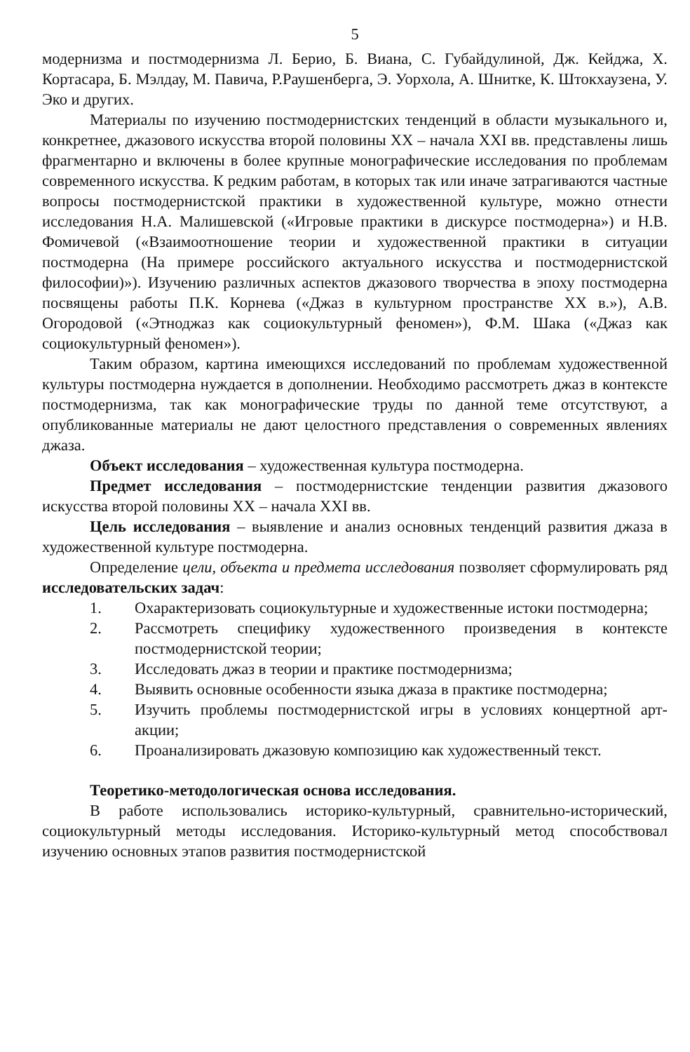5
модернизма и постмодернизма Л. Берио, Б. Виана, С. Губайдулиной, Дж. Кейджа, Х. Кортасара, Б. Мэлдау, М. Павича, Р.Раушенберга, Э. Уорхола, А. Шнитке, К. Штокхаузена, У. Эко и других.
Материалы по изучению постмодернистских тенденций в области музыкального и, конкретнее, джазового искусства второй половины XX – начала XXI вв. представлены лишь фрагментарно и включены в более крупные монографические исследования по проблемам современного искусства. К редким работам, в которых так или иначе затрагиваются частные вопросы постмодернистской практики в художественной культуре, можно отнести исследования Н.А. Малишевской («Игровые практики в дискурсе постмодерна») и Н.В. Фомичевой («Взаимоотношение теории и художественной практики в ситуации постмодерна (На примере российского актуального искусства и постмодернистской философии)»). Изучению различных аспектов джазового творчества в эпоху постмодерна посвящены работы П.К. Корнева («Джаз в культурном пространстве XX в.»), А.В. Огородовой («Этноджаз как социокультурный феномен»), Ф.М. Шака («Джаз как социокультурный феномен»).
Таким образом, картина имеющихся исследований по проблемам художественной культуры постмодерна нуждается в дополнении. Необходимо рассмотреть джаз в контексте постмодернизма, так как монографические труды по данной теме отсутствуют, а опубликованные материалы не дают целостного представления о современных явлениях джаза.
Объект исследования – художественная культура постмодерна.
Предмет исследования – постмодернистские тенденции развития джазового искусства второй половины XX – начала XXI вв.
Цель исследования – выявление и анализ основных тенденций развития джаза в художественной культуре постмодерна.
Определение цели, объекта и предмета исследования позволяет сформулировать ряд исследовательских задач:
1. Охарактеризовать социокультурные и художественные истоки постмодерна;
2. Рассмотреть специфику художественного произведения в контексте постмодернистской теории;
3. Исследовать джаз в теории и практике постмодернизма;
4. Выявить основные особенности языка джаза в практике постмодерна;
5. Изучить проблемы постмодернистской игры в условиях концертной арт-акции;
6. Проанализировать джазовую композицию как художественный текст.
Теоретико-методологическая основа исследования.
В работе использовались историко-культурный, сравнительно-исторический, социокультурный методы исследования. Историко-культурный метод способствовал изучению основных этапов развития постмодернистской